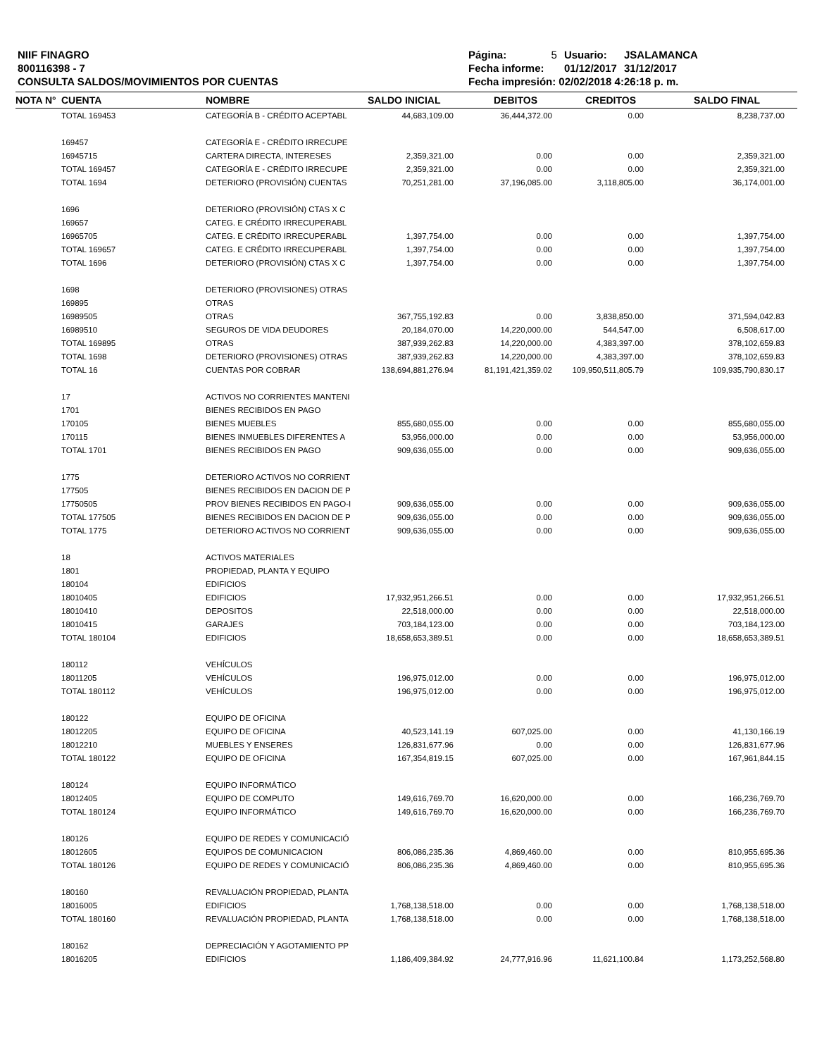NIIF FINAGRO
800116398 - 7
CONSULTA SALDOS/MOVIMIENTOS POR CUENTAS
| Página: | 5 | Usuario: | JSALAMANCA |
| Fecha informe: | | 01/12/2017 | 31/12/2017 |
| Fecha impresión: 02/02/2018 4:26:18 p. m. | | | |
| NOTA N° | CUENTA | NOMBRE | SALDO INICIAL | DEBITOS | CREDITOS | SALDO FINAL |
| --- | --- | --- | --- | --- | --- | --- |
| | TOTAL 169453 | CATEGORÍA B - CRÉDITO ACEPTABL | 44,683,109.00 | 36,444,372.00 | 0.00 | 8,238,737.00 |
| | 169457 | CATEGORÍA E - CRÉDITO IRRECUPE | | | | |
| | 16945715 | CARTERA DIRECTA, INTERESES | 2,359,321.00 | 0.00 | 0.00 | 2,359,321.00 |
| | TOTAL 169457 | CATEGORÍA E - CRÉDITO IRRECUPE | 2,359,321.00 | 0.00 | 0.00 | 2,359,321.00 |
| | TOTAL 1694 | DETERIORO (PROVISIÓN) CUENTAS | 70,251,281.00 | 37,196,085.00 | 3,118,805.00 | 36,174,001.00 |
| | 1696 | DETERIORO (PROVISIÓN) CTAS X C | | | | |
| | 169657 | CATEG. E CRÉDITO IRRECUPERABL | | | | |
| | 16965705 | CATEG. E CRÉDITO IRRECUPERABL | 1,397,754.00 | 0.00 | 0.00 | 1,397,754.00 |
| | TOTAL 169657 | CATEG. E CRÉDITO IRRECUPERABL | 1,397,754.00 | 0.00 | 0.00 | 1,397,754.00 |
| | TOTAL 1696 | DETERIORO (PROVISIÓN) CTAS X C | 1,397,754.00 | 0.00 | 0.00 | 1,397,754.00 |
| | 1698 | DETERIORO (PROVISIONES) OTRAS | | | | |
| | 169895 | OTRAS | | | | |
| | 16989505 | OTRAS | 367,755,192.83 | 0.00 | 3,838,850.00 | 371,594,042.83 |
| | 16989510 | SEGUROS DE VIDA DEUDORES | 20,184,070.00 | 14,220,000.00 | 544,547.00 | 6,508,617.00 |
| | TOTAL 169895 | OTRAS | 387,939,262.83 | 14,220,000.00 | 4,383,397.00 | 378,102,659.83 |
| | TOTAL 1698 | DETERIORO (PROVISIONES) OTRAS | 387,939,262.83 | 14,220,000.00 | 4,383,397.00 | 378,102,659.83 |
| | TOTAL 16 | CUENTAS POR COBRAR | 138,694,881,276.94 | 81,191,421,359.02 | 109,950,511,805.79 | 109,935,790,830.17 |
| | 17 | ACTIVOS NO CORRIENTES MANTENI | | | | |
| | 1701 | BIENES RECIBIDOS EN PAGO | | | | |
| | 170105 | BIENES MUEBLES | 855,680,055.00 | 0.00 | 0.00 | 855,680,055.00 |
| | 170115 | BIENES INMUEBLES DIFERENTES A | 53,956,000.00 | 0.00 | 0.00 | 53,956,000.00 |
| | TOTAL 1701 | BIENES RECIBIDOS EN PAGO | 909,636,055.00 | 0.00 | 0.00 | 909,636,055.00 |
| | 1775 | DETERIORO ACTIVOS NO CORRIENT | | | | |
| | 177505 | BIENES RECIBIDOS EN DACION DE P | | | | |
| | 17750505 | PROV BIENES RECIBIDOS EN PAGO-I | 909,636,055.00 | 0.00 | 0.00 | 909,636,055.00 |
| | TOTAL 177505 | BIENES RECIBIDOS EN DACION DE P | 909,636,055.00 | 0.00 | 0.00 | 909,636,055.00 |
| | TOTAL 1775 | DETERIORO ACTIVOS NO CORRIENT | 909,636,055.00 | 0.00 | 0.00 | 909,636,055.00 |
| | 18 | ACTIVOS MATERIALES | | | | |
| | 1801 | PROPIEDAD, PLANTA Y EQUIPO | | | | |
| | 180104 | EDIFICIOS | | | | |
| | 18010405 | EDIFICIOS | 17,932,951,266.51 | 0.00 | 0.00 | 17,932,951,266.51 |
| | 18010410 | DEPOSITOS | 22,518,000.00 | 0.00 | 0.00 | 22,518,000.00 |
| | 18010415 | GARAJES | 703,184,123.00 | 0.00 | 0.00 | 703,184,123.00 |
| | TOTAL 180104 | EDIFICIOS | 18,658,653,389.51 | 0.00 | 0.00 | 18,658,653,389.51 |
| | 180112 | VEHÍCULOS | | | | |
| | 18011205 | VEHÍCULOS | 196,975,012.00 | 0.00 | 0.00 | 196,975,012.00 |
| | TOTAL 180112 | VEHÍCULOS | 196,975,012.00 | 0.00 | 0.00 | 196,975,012.00 |
| | 180122 | EQUIPO DE OFICINA | | | | |
| | 18012205 | EQUIPO DE OFICINA | 40,523,141.19 | 607,025.00 | 0.00 | 41,130,166.19 |
| | 18012210 | MUEBLES Y ENSERES | 126,831,677.96 | 0.00 | 0.00 | 126,831,677.96 |
| | TOTAL 180122 | EQUIPO DE OFICINA | 167,354,819.15 | 607,025.00 | 0.00 | 167,961,844.15 |
| | 180124 | EQUIPO INFORMÁTICO | | | | |
| | 18012405 | EQUIPO DE COMPUTO | 149,616,769.70 | 16,620,000.00 | 0.00 | 166,236,769.70 |
| | TOTAL 180124 | EQUIPO INFORMÁTICO | 149,616,769.70 | 16,620,000.00 | 0.00 | 166,236,769.70 |
| | 180126 | EQUIPO DE REDES Y COMUNICACIÓ | | | | |
| | 18012605 | EQUIPOS DE COMUNICACION | 806,086,235.36 | 4,869,460.00 | 0.00 | 810,955,695.36 |
| | TOTAL 180126 | EQUIPO DE REDES Y COMUNICACIÓ | 806,086,235.36 | 4,869,460.00 | 0.00 | 810,955,695.36 |
| | 180160 | REVALUACIÓN PROPIEDAD, PLANTA | | | | |
| | 18016005 | EDIFICIOS | 1,768,138,518.00 | 0.00 | 0.00 | 1,768,138,518.00 |
| | TOTAL 180160 | REVALUACIÓN PROPIEDAD, PLANTA | 1,768,138,518.00 | 0.00 | 0.00 | 1,768,138,518.00 |
| | 180162 | DEPRECIACIÓN Y AGOTAMIENTO PP | | | | |
| | 18016205 | EDIFICIOS | 1,186,409,384.92 | 24,777,916.96 | 11,621,100.84 | 1,173,252,568.80 |